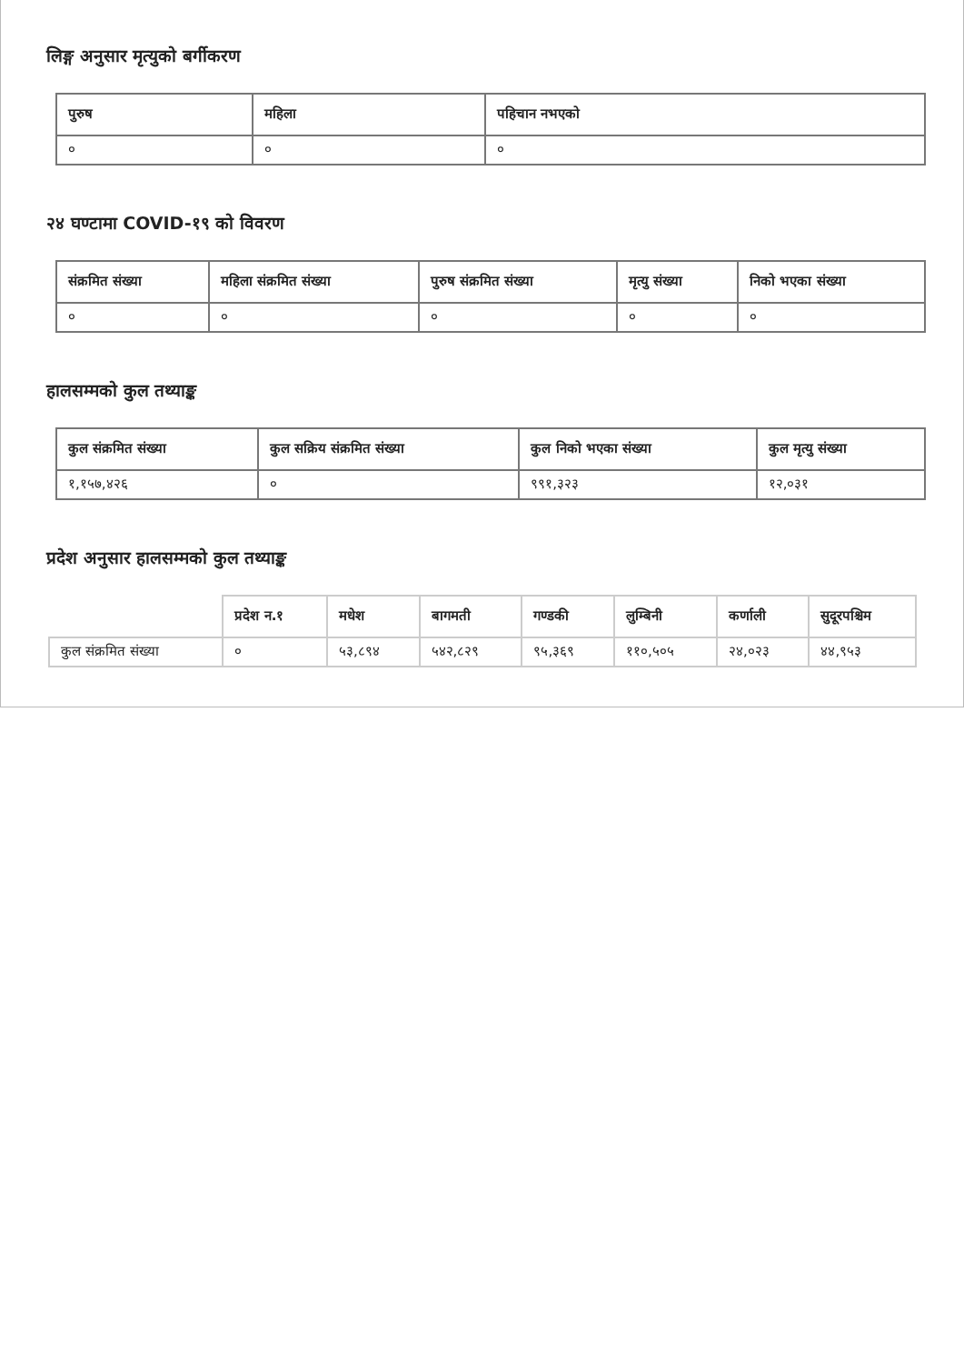लिङ्ग अनुसार मृत्युको बर्गीकरण
| पुरुष | महिला | पहिचान नभएको |
| --- | --- | --- |
| ० | ० | ० |
२४ घण्टामा COVID-१९ को विवरण
| संक्रमित संख्या | महिला संक्रमित संख्या | पुरुष संक्रमित संख्या | मृत्यु संख्या | निको भएका संख्या |
| --- | --- | --- | --- | --- |
| ० | ० | ० | ० | ० |
हालसम्मको कुल तथ्याङ्क
| कुल संक्रमित संख्या | कुल सक्रिय संक्रमित संख्या | कुल निको भएका संख्या | कुल मृत्यु संख्या |
| --- | --- | --- | --- |
| १,१५७,४२६ | ० | ९९१,३२३ | १२,०३१ |
प्रदेश अनुसार हालसम्मको कुल तथ्याङ्क
| | प्रदेश न.१ | मधेश | बागमती | गण्डकी | लुम्बिनी | कर्णाली | सुदूरपश्चिम |
| --- | --- | --- | --- | --- | --- | --- | --- |
| कुल संक्रमित संख्या | ० | ५३,८९४ | ५४२,८२९ | ९५,३६९ | ११०,५०५ | २४,०२३ | ४४,९५३ |